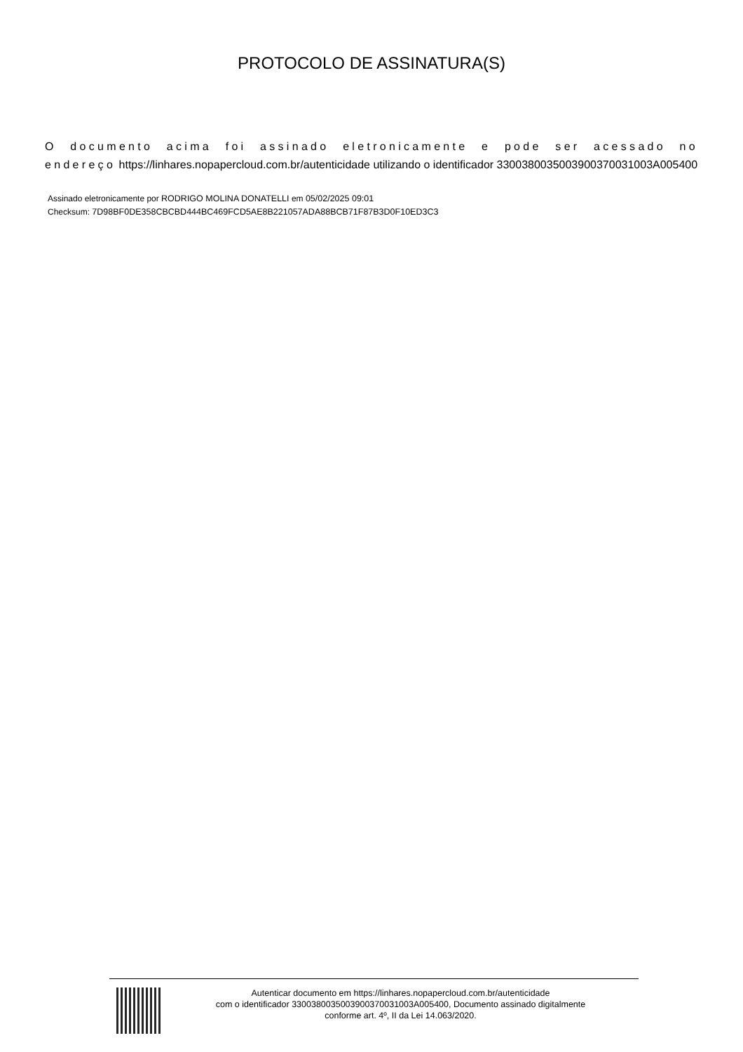PROTOCOLO DE ASSINATURA(S)
O documento acima foi assinado eletronicamente e pode ser acessado no endereço https://linhares.nopapercloud.com.br/autenticidade utilizando o identificador 330038003500390037003100​3A005400
Assinado eletronicamente por RODRIGO MOLINA DONATELLI em 05/02/2025 09:01
Checksum: 7D98BF0DE358CBCBD444BC469FCD5AE8B221057ADA88BCB71F87B3D0F10ED3C3
Autenticar documento em https://linhares.nopapercloud.com.br/autenticidade
com o identificador 330038003500390037003100​3A005400, Documento assinado digitalmente
conforme art. 4º, II da Lei 14.063/2020.